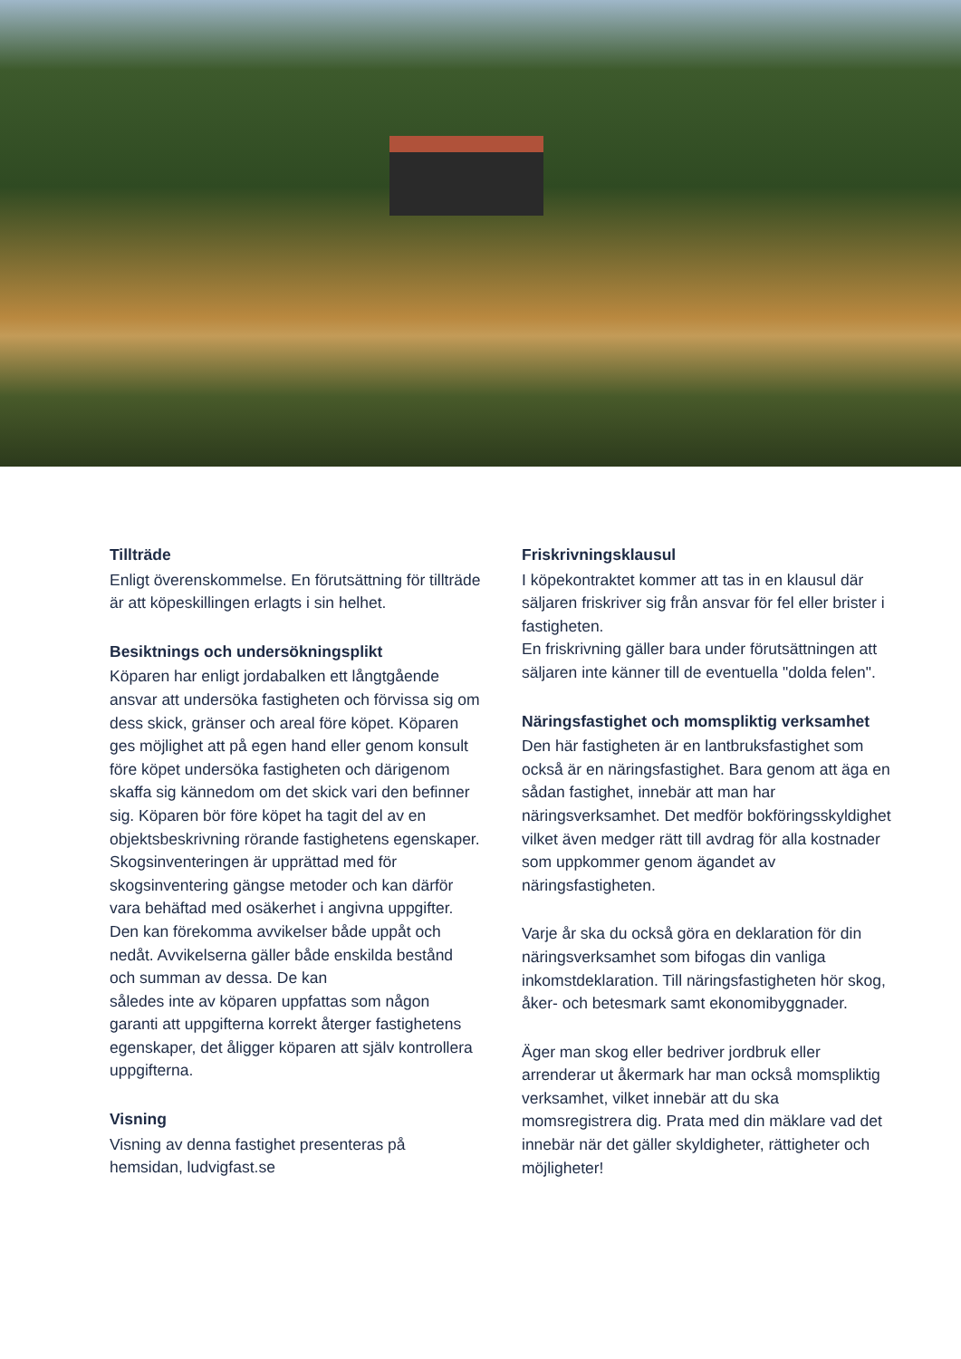Tillträde
Enligt överenskommelse. En förutsättning för tillträde är att köpeskillingen erlagts i sin helhet.
Besiktnings och undersökningsplikt
Köparen har enligt jordabalken ett långtgående ansvar att undersöka fastigheten och förvissa sig om dess skick, gränser och areal före köpet. Köparen ges möjlighet att på egen hand eller genom konsult före köpet undersöka fastigheten och därigenom skaffa sig kännedom om det skick vari den befinner sig. Köparen bör före köpet ha tagit del av en objektsbeskrivning rörande fastighetens egenskaper.
Skogsinventeringen är upprättad med för skogsinventering gängse metoder och kan därför vara behäftad med osäkerhet i angivna uppgifter. Den kan förekomma avvikelser både uppåt och nedåt. Avvikelserna gäller både enskilda bestånd och summan av dessa. De kan
således inte av köparen uppfattas som någon garanti att uppgifterna korrekt återger fastighetens egenskaper, det åligger köparen att själv kontrollera uppgifterna.
Visning
Visning av denna fastighet presenteras på hemsidan, ludvigfast.se
Friskrivningsklausul
I köpekontraktet kommer att tas in en klausul där säljaren friskriver sig från ansvar för fel eller brister i fastigheten.
En friskrivning gäller bara under förutsättningen att säljaren inte känner till de eventuella "dolda felen".
Näringsfastighet och momspliktig verksamhet
Den här fastigheten är en lantbruksfastighet som också är en näringsfastighet. Bara genom att äga en sådan fastighet, innebär att man har näringsverksamhet. Det medför bokföringsskyldighet vilket även medger rätt till avdrag för alla kostnader som uppkommer genom ägandet av näringsfastigheten.
Varje år ska du också göra en deklaration för din näringsverksamhet som bifogas din vanliga inkomstdeklaration. Till näringsfastigheten hör skog, åker- och betesmark samt ekonomibyggnader.
Äger man skog eller bedriver jordbruk eller arrenderar ut åkermark har man också momspliktig verksamhet, vilket innebär att du ska momsregistrera dig. Prata med din mäklare vad det innebär när det gäller skyldigheter, rättigheter och möjligheter!